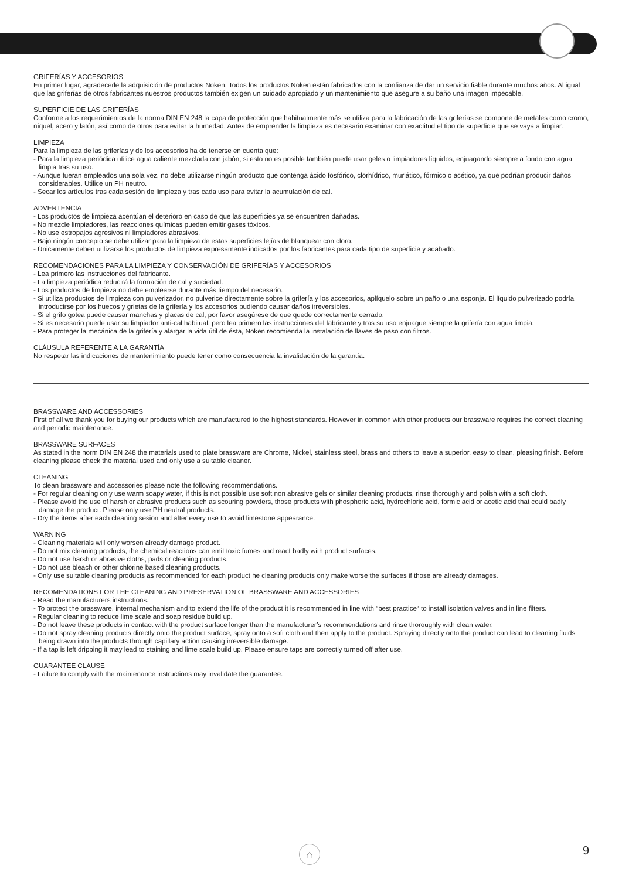GRIFERÍAS Y ACCESORIOS
En primer lugar, agradecerle la adquisición de productos Noken. Todos los productos Noken están fabricados con la confianza de dar un servicio fiable durante muchos años. Al igual que las griferías de otros fabricantes nuestros productos también exigen un cuidado apropiado y un mantenimiento que asegure a su baño una imagen impecable.
SUPERFICIE DE LAS GRIFERÍAS
Conforme a los requerimientos de la norma DIN EN 248 la capa de protección que habitualmente más se utiliza para la fabricación de las griferías se compone de metales como cromo, níquel, acero y latón, así como de otros para evitar la humedad. Antes de emprender la limpieza es necesario examinar con exactitud el tipo de superficie que se vaya a limpiar.
LIMPIEZA
Para la limpieza de las griferías y de los accesorios ha de tenerse en cuenta que:
- Para la limpieza periódica utilice agua caliente mezclada con jabón, si esto no es posible también puede usar geles o limpiadores líquidos, enjuagando siempre a fondo con agua limpia tras su uso.
- Aunque fueran empleados una sola vez, no debe utilizarse ningún producto que contenga ácido fosfórico, clorhídrico, muriático, fórmico o acético, ya que podrían producir daños considerables. Utilice un PH neutro.
- Secar los artículos tras cada sesión de limpieza y tras cada uso para evitar la acumulación de cal.
ADVERTENCIA
- Los productos de limpieza acentúan el deterioro en caso de que las superficies ya se encuentren dañadas.
- No mezcle limpiadores, las reacciones químicas pueden emitir gases tóxicos.
- No use estropajos agresivos ni limpiadores abrasivos.
- Bajo ningún concepto se debe utilizar para la limpieza de estas superficies lejías de blanquear con cloro.
- Únicamente deben utilizarse los productos de limpieza expresamente indicados por los fabricantes para cada tipo de superficie y acabado.
RECOMENDACIONES PARA LA LIMPIEZA Y CONSERVACIÓN DE GRIFERÍAS Y ACCESORIOS
- Lea primero las instrucciones del fabricante.
- La limpieza periódica reducirá la formación de cal y suciedad.
- Los productos de limpieza no debe emplearse durante más tiempo del necesario.
- Si utiliza productos de limpieza con pulverizador, no pulverice directamente sobre la grifería y los accesorios, aplíquelo sobre un paño o una esponja. El líquido pulverizado podría introducirse por los huecos y grietas de la grifería y los accesorios pudiendo causar daños irreversibles.
- Si el grifo gotea puede causar manchas y placas de cal, por favor asegúrese de que quede correctamente cerrado.
- Si es necesario puede usar su limpiador anti-cal habitual, pero lea primero las instrucciones del fabricante y tras su uso enjuague siempre la grifería con agua limpia.
- Para proteger la mecánica de la grifería y alargar la vida útil de ésta, Noken recomienda la instalación de llaves de paso con filtros.
CLÁUSULA REFERENTE A LA GARANTÍA
No respetar las indicaciones de mantenimiento puede tener como consecuencia la invalidación de la garantía.
BRASSWARE AND ACCESSORIES
First of all we thank you for buying our products which are manufactured to the highest standards. However in common with other products our brassware requires the correct cleaning and periodic maintenance.
BRASSWARE SURFACES
As stated in the norm DIN EN 248 the materials used to plate brassware are Chrome, Nickel, stainless steel, brass and others to leave a superior, easy to clean, pleasing finish. Before cleaning please check the material used and only use a suitable cleaner.
CLEANING
To clean brassware and accessories please note the following recommendations.
- For regular cleaning only use warm soapy water, if this is not possible use soft non abrasive gels or similar cleaning products, rinse thoroughly and polish with a soft cloth.
- Please avoid the use of harsh or abrasive products such as scouring powders, those products with phosphoric acid, hydrochloric acid, formic acid or acetic acid that could badly damage the product. Please only use PH neutral products.
- Dry the items after each cleaning sesion and after every use to avoid limestone appearance.
WARNING
- Cleaning materials will only worsen already damage product.
- Do not mix cleaning products, the chemical reactions can emit toxic fumes and react badly with product surfaces.
- Do not use harsh or abrasive cloths, pads or cleaning products.
- Do not use bleach or other chlorine based cleaning products.
- Only use suitable cleaning products as recommended for each product he cleaning products only make worse the surfaces if those are already damages.
RECOMENDATIONS FOR THE CLEANING AND PRESERVATION OF BRASSWARE AND ACCESSORIES
- Read the manufacturers instructions.
- To protect the brassware, internal mechanism and to extend the life of the product it is recommended in line with “best practice“ to install isolation valves and in line filters.
- Regular cleaning to reduce lime scale and soap residue build up.
- Do not leave these products in contact with the product surface longer than the manufacturer’s recommendations and rinse thoroughly with clean water.
- Do not spray cleaning products directly onto the product surface, spray onto a soft cloth and then apply to the product. Spraying directly onto the product can lead to cleaning fluids being drawn into the products through capillary action causing irreversible damage.
- If a tap is left dripping it may lead to staining and lime scale build up. Please ensure taps are correctly turned off after use.
GUARANTEE CLAUSE
- Failure to comply with the maintenance instructions may invalidate the guarantee.
⌂ 9